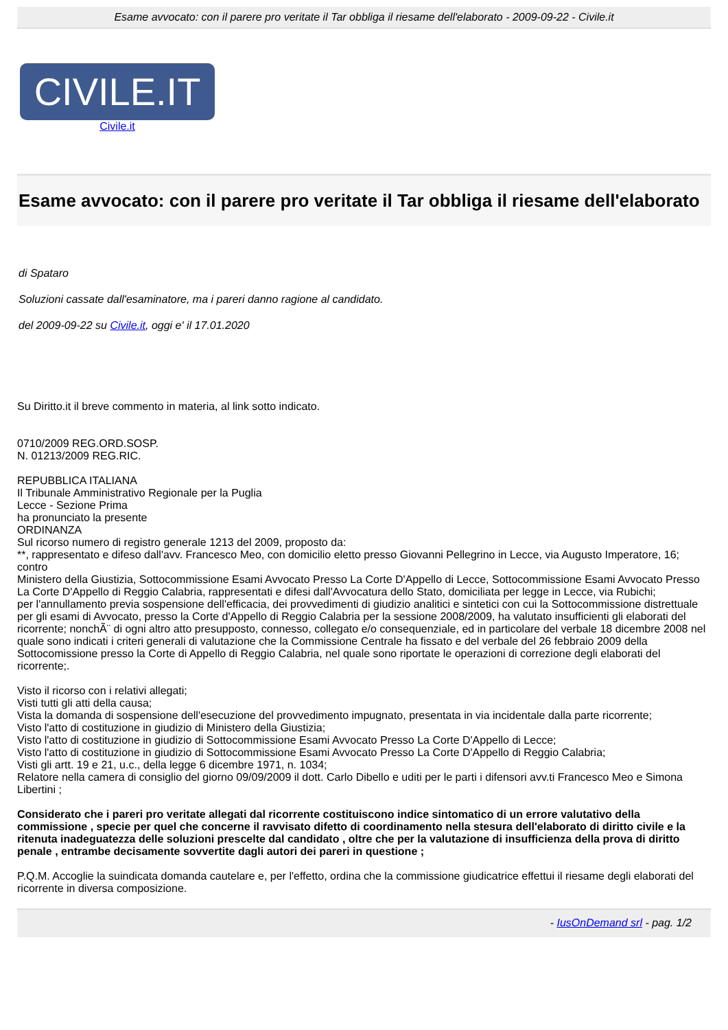Esame avvocato: con il parere pro veritate il Tar obbliga il riesame dell'elaborato - 2009-09-22 - Civile.it
CIVILE.IT
Civile.it
Esame avvocato: con il parere pro veritate il Tar obbliga il riesame dell'elaborato
di Spataro
Soluzioni cassate dall'esaminatore, ma i pareri danno ragione al candidato.
del 2009-09-22 su Civile.it, oggi e' il 17.01.2020
Su Diritto.it il breve commento in materia, al link sotto indicato.
0710/2009 REG.ORD.SOSP.
N. 01213/2009 REG.RIC.
REPUBBLICA ITALIANA
Il Tribunale Amministrativo Regionale per la Puglia
Lecce - Sezione Prima
ha pronunciato la presente
ORDINANZA
Sul ricorso numero di registro generale 1213 del 2009, proposto da:
**, rappresentato e difeso dall'avv. Francesco Meo, con domicilio eletto presso Giovanni Pellegrino in Lecce, via Augusto Imperatore, 16;
contro
Ministero della Giustizia, Sottocommissione Esami Avvocato Presso La Corte D'Appello di Lecce, Sottocommissione Esami Avvocato Presso La Corte D'Appello di Reggio Calabria, rappresentati e difesi dall'Avvocatura dello Stato, domiciliata per legge in Lecce, via Rubichi;
per l'annullamento previa sospensione dell'efficacia, dei provvedimenti di giudizio analitici e sintetici con cui la Sottocommissione distrettuale per gli esami di Avvocato, presso la Corte d'Appello di Reggio Calabria per la sessione 2008/2009, ha valutato insufficienti gli elaborati del ricorrente; nonchÃ¨ di ogni altro atto presupposto, connesso, collegato e/o consequenziale, ed in particolare del verbale 18 dicembre 2008 nel quale sono indicati i criteri generali di valutazione che la Commissione Centrale ha fissato e del verbale del 26 febbraio 2009 della Sottocomissione presso la Corte di Appello di Reggio Calabria, nel quale sono riportate le operazioni di correzione degli elaborati del ricorrente;.
Visto il ricorso con i relativi allegati;
Visti tutti gli atti della causa;
Vista la domanda di sospensione dell'esecuzione del provvedimento impugnato, presentata in via incidentale dalla parte ricorrente;
Visto l'atto di costituzione in giudizio di Ministero della Giustizia;
Visto l'atto di costituzione in giudizio di Sottocommissione Esami Avvocato Presso La Corte D'Appello di Lecce;
Visto l'atto di costituzione in giudizio di Sottocommissione Esami Avvocato Presso La Corte D'Appello di Reggio Calabria;
Visti gli artt. 19 e 21, u.c., della legge 6 dicembre 1971, n. 1034;
Relatore nella camera di consiglio del giorno 09/09/2009 il dott. Carlo Dibello e uditi per le parti i difensori avv.ti Francesco Meo e Simona Libertini ;
Considerato che i pareri pro veritate allegati dal ricorrente costituiscono indice sintomatico di un errore valutativo della commissione , specie per quel che concerne il ravvisato difetto di coordinamento nella stesura dell'elaborato di diritto civile e la ritenuta inadeguatezza delle soluzioni prescelte dal candidato , oltre che per la valutazione di insufficienza della prova di diritto penale , entrambe decisamente sovvertite dagli autori dei pareri in questione ;
P.Q.M. Accoglie la suindicata domanda cautelare e, per l'effetto, ordina che la commissione giudicatrice effettui il riesame degli elaborati del ricorrente in diversa composizione.
- IusOnDemand srl - pag. 1/2